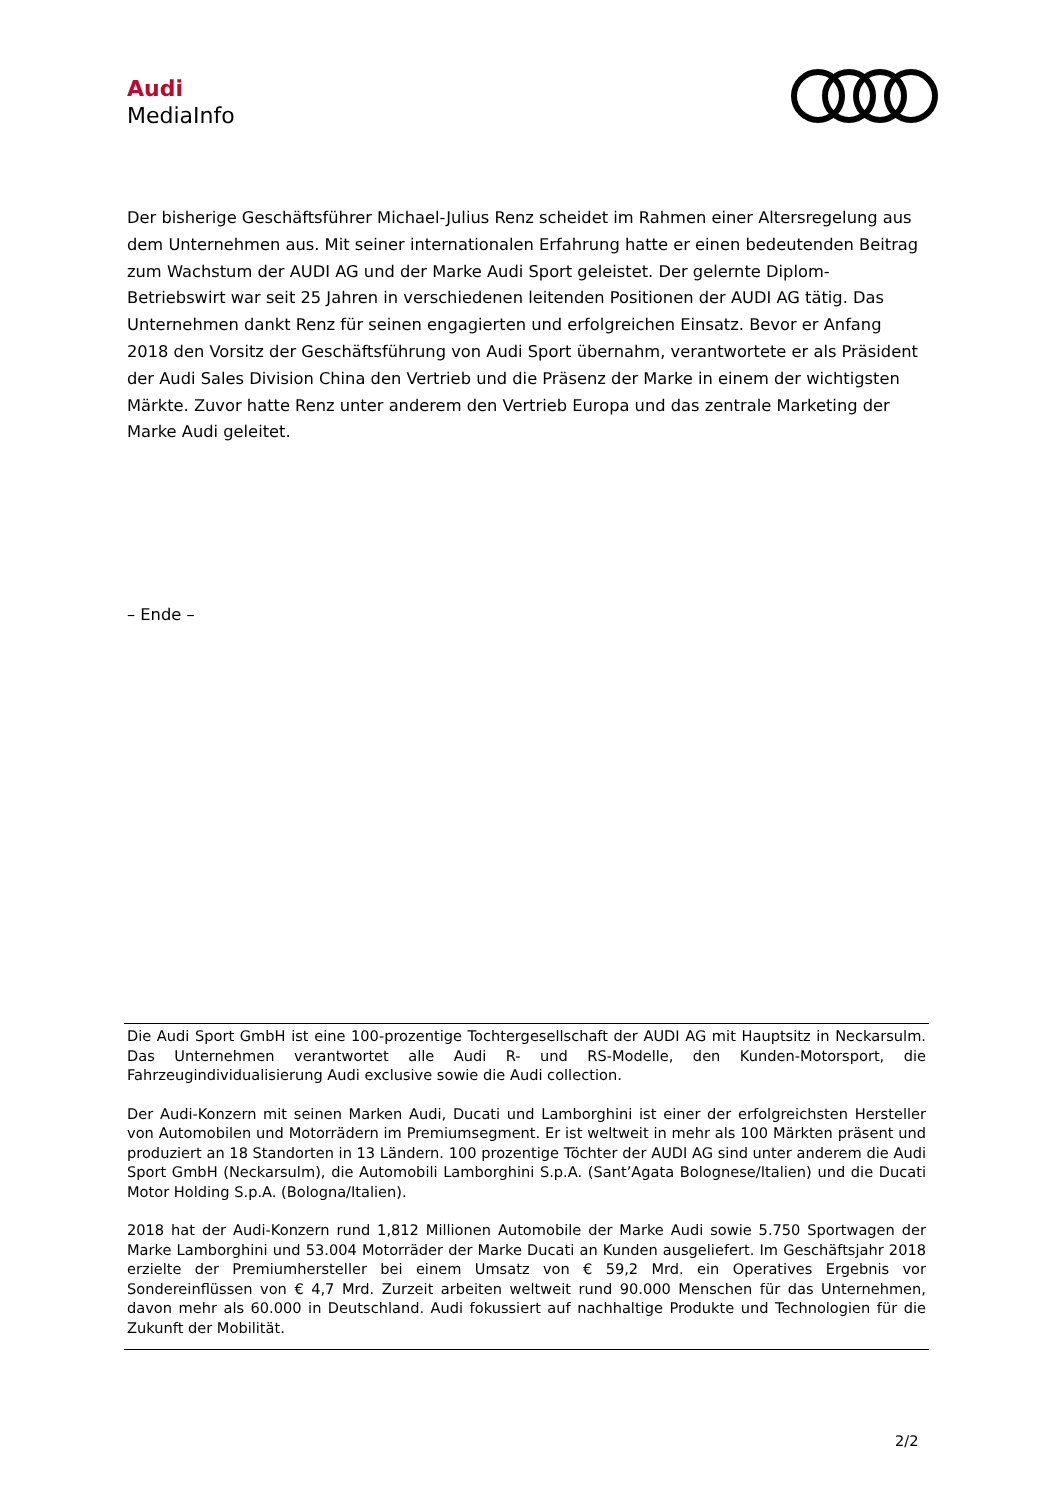Audi
MediaInfo
Der bisherige Geschäftsführer Michael-Julius Renz scheidet im Rahmen einer Altersregelung aus dem Unternehmen aus. Mit seiner internationalen Erfahrung hatte er einen bedeutenden Beitrag zum Wachstum der AUDI AG und der Marke Audi Sport geleistet. Der gelernte Diplom-Betriebswirt war seit 25 Jahren in verschiedenen leitenden Positionen der AUDI AG tätig. Das Unternehmen dankt Renz für seinen engagierten und erfolgreichen Einsatz. Bevor er Anfang 2018 den Vorsitz der Geschäftsführung von Audi Sport übernahm, verantwortete er als Präsident der Audi Sales Division China den Vertrieb und die Präsenz der Marke in einem der wichtigsten Märkte. Zuvor hatte Renz unter anderem den Vertrieb Europa und das zentrale Marketing der Marke Audi geleitet.
– Ende –
Die Audi Sport GmbH ist eine 100-prozentige Tochtergesellschaft der AUDI AG mit Hauptsitz in Neckarsulm. Das Unternehmen verantwortet alle Audi R- und RS-Modelle, den Kunden-Motorsport, die Fahrzeugindividualisierung Audi exclusive sowie die Audi collection.
Der Audi-Konzern mit seinen Marken Audi, Ducati und Lamborghini ist einer der erfolgreichsten Hersteller von Automobilen und Motorrädern im Premiumsegment. Er ist weltweit in mehr als 100 Märkten präsent und produziert an 18 Standorten in 13 Ländern. 100 prozentige Töchter der AUDI AG sind unter anderem die Audi Sport GmbH (Neckarsulm), die Automobili Lamborghini S.p.A. (Sant’Agata Bolognese/Italien) und die Ducati Motor Holding S.p.A. (Bologna/Italien).
2018 hat der Audi-Konzern rund 1,812 Millionen Automobile der Marke Audi sowie 5.750 Sportwagen der Marke Lamborghini und 53.004 Motorräder der Marke Ducati an Kunden ausgeliefert. Im Geschäftsjahr 2018 erzielte der Premiumhersteller bei einem Umsatz von € 59,2 Mrd. ein Operatives Ergebnis vor Sondereinflüssen von € 4,7 Mrd. Zurzeit arbeiten weltweit rund 90.000 Menschen für das Unternehmen, davon mehr als 60.000 in Deutschland. Audi fokussiert auf nachhaltige Produkte und Technologien für die Zukunft der Mobilität.
2/2